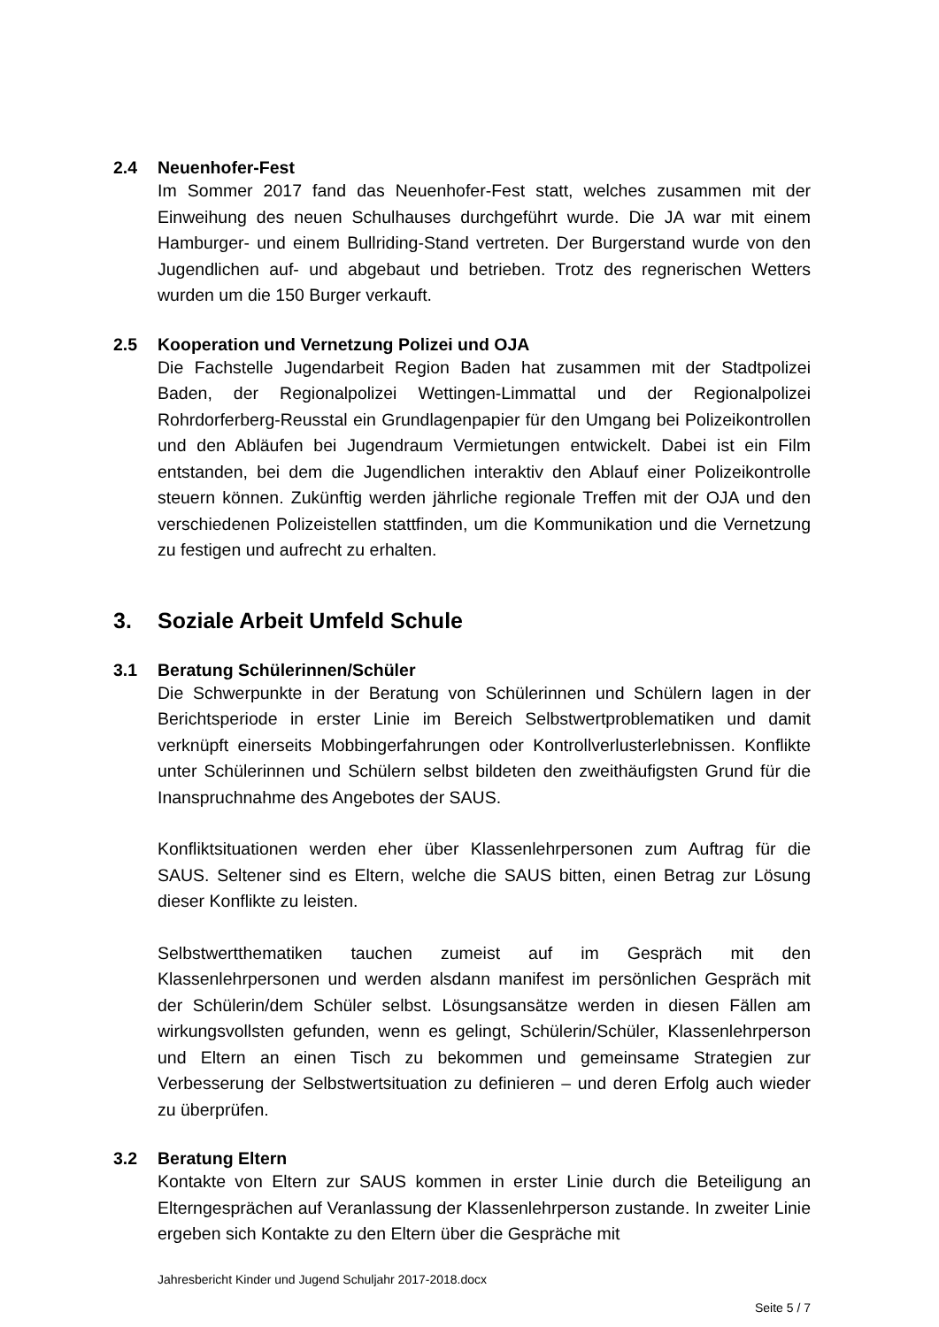2.4 Neuenhofer-Fest
Im Sommer 2017 fand das Neuenhofer-Fest statt, welches zusammen mit der Einweihung des neuen Schulhauses durchgeführt wurde. Die JA war mit einem Hamburger- und einem Bullriding-Stand vertreten. Der Burgerstand wurde von den Jugendlichen auf- und abgebaut und betrieben. Trotz des regnerischen Wetters wurden um die 150 Burger verkauft.
2.5 Kooperation und Vernetzung Polizei und OJA
Die Fachstelle Jugendarbeit Region Baden hat zusammen mit der Stadtpolizei Baden, der Regionalpolizei Wettingen-Limmattal und der Regionalpolizei Rohrdorferberg-Reusstal ein Grundlagenpapier für den Umgang bei Polizeikontrollen und den Abläufen bei Jugendraum Vermietungen entwickelt. Dabei ist ein Film entstanden, bei dem die Jugendlichen interaktiv den Ablauf einer Polizeikontrolle steuern können. Zukünftig werden jährliche regionale Treffen mit der OJA und den verschiedenen Polizeistellen stattfinden, um die Kommunikation und die Vernetzung zu festigen und aufrecht zu erhalten.
3. Soziale Arbeit Umfeld Schule
3.1 Beratung Schülerinnen/Schüler
Die Schwerpunkte in der Beratung von Schülerinnen und Schülern lagen in der Berichtsperiode in erster Linie im Bereich Selbstwertproblematiken und damit verknüpft einerseits Mobbingerfahrungen oder Kontrollverlusterlebnissen. Konflikte unter Schülerinnen und Schülern selbst bildeten den zweithäufigsten Grund für die Inanspruchnahme des Angebotes der SAUS.
Konfliktsituationen werden eher über Klassenlehrpersonen zum Auftrag für die SAUS. Seltener sind es Eltern, welche die SAUS bitten, einen Betrag zur Lösung dieser Konflikte zu leisten.
Selbstwertthematiken tauchen zumeist auf im Gespräch mit den Klassenlehrpersonen und werden alsdann manifest im persönlichen Gespräch mit der Schülerin/dem Schüler selbst. Lösungsansätze werden in diesen Fällen am wirkungsvollsten gefunden, wenn es gelingt, Schülerin/Schüler, Klassenlehrperson und Eltern an einen Tisch zu bekommen und gemeinsame Strategien zur Verbesserung der Selbstwertsituation zu definieren – und deren Erfolg auch wieder zu überprüfen.
3.2 Beratung Eltern
Kontakte von Eltern zur SAUS kommen in erster Linie durch die Beteiligung an Elterngesprächen auf Veranlassung der Klassenlehrperson zustande. In zweiter Linie ergeben sich Kontakte zu den Eltern über die Gespräche mit
Jahresbericht Kinder und Jugend Schuljahr 2017-2018.docx
Seite 5 / 7